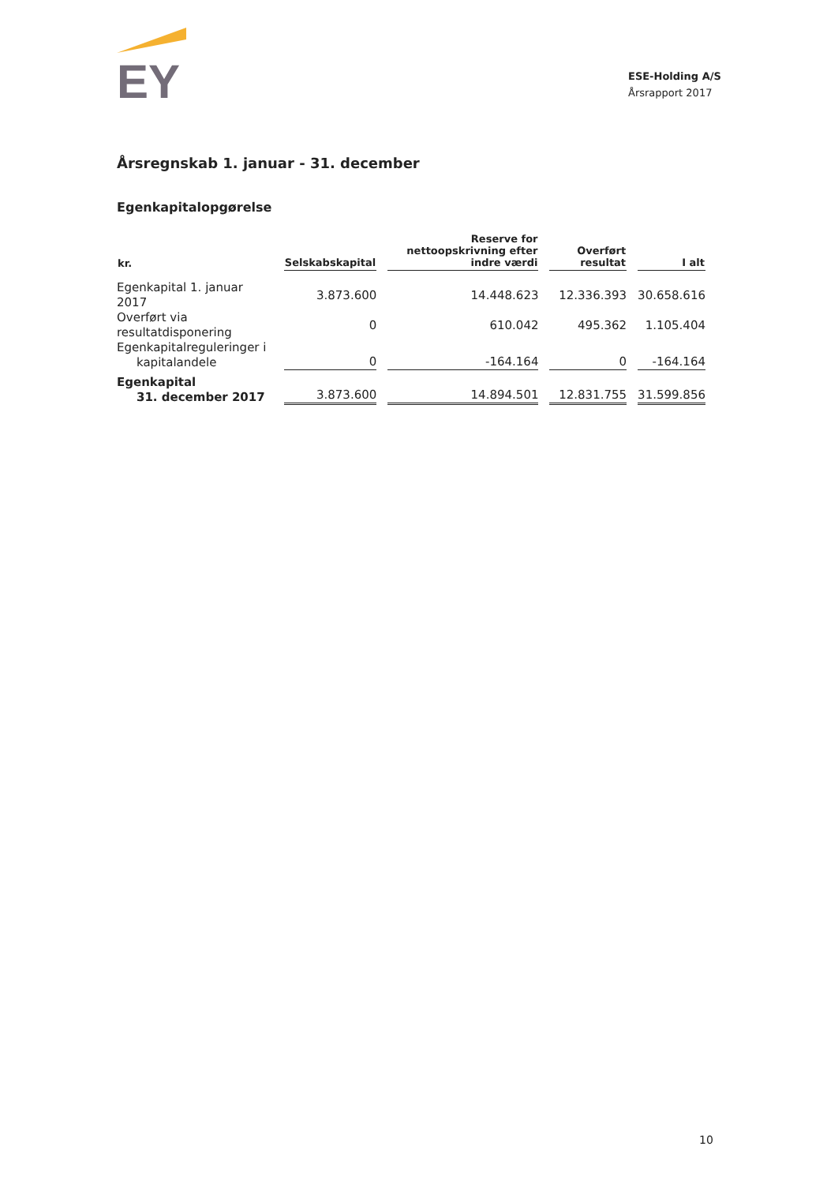EY
ESE-Holding A/S
Årsrapport 2017
Årsregnskab 1. januar - 31. december
Egenkapitalopgørelse
| kr. | Selskabskapital | Reserve for nettoopskrivning efter indre værdi | Overført resultat | I alt |
| --- | --- | --- | --- | --- |
| Egenkapital 1. januar 2017 | 3.873.600 | 14.448.623 | 12.336.393 | 30.658.616 |
| Overført via resultatdisponering | 0 | 610.042 | 495.362 | 1.105.404 |
| Egenkapitalreguleringer i kapitalandele | 0 | -164.164 | 0 | -164.164 |
| Egenkapital 31. december 2017 | 3.873.600 | 14.894.501 | 12.831.755 | 31.599.856 |
10